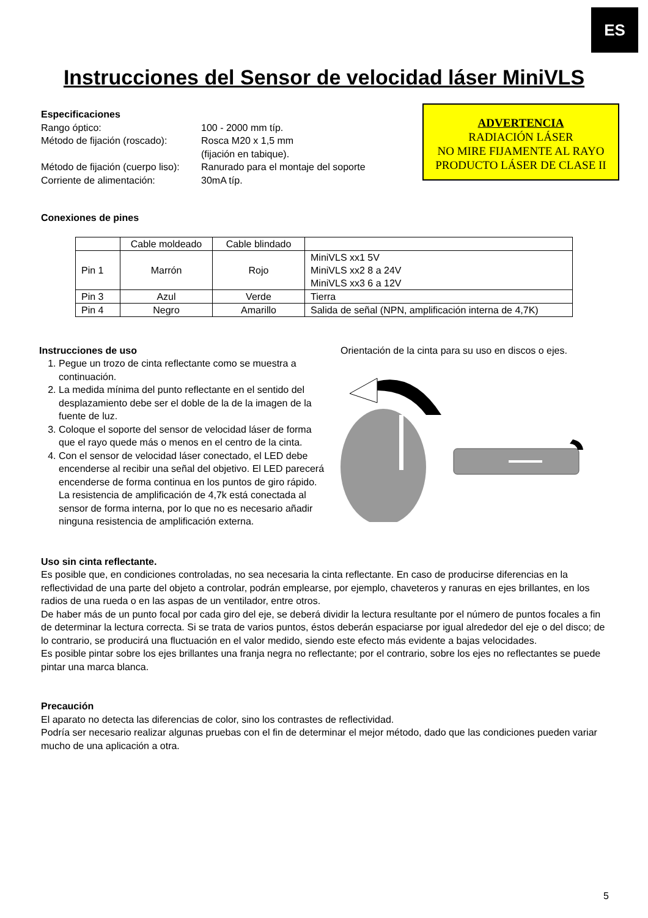ES
Instrucciones del Sensor de velocidad láser MiniVLS
Especificaciones
| Rango óptico: | 100 - 2000 mm típ. |
| Método de fijación (roscado): | Rosca M20 x 1,5 mm (fijación en tabique). |
| Método de fijación (cuerpo liso): | Ranurado para el montaje del soporte |
| Corriente de alimentación: | 30mA típ. |
ADVERTENCIA
RADIACIÓN LÁSER
NO MIRE FIJAMENTE AL RAYO
PRODUCTO LÁSER DE CLASE II
Conexiones de pines
| | Cable moldeado | Cable blindado | |
| Pin 1 | Marrón | Rojo | MiniVLS xx1 5V MiniVLS xx2 8 a 24V MiniVLS xx3 6 a 12V |
| Pin 3 | Azul | Verde | Tierra |
| Pin 4 | Negro | Amarillo | Salida de señal (NPN, amplificación interna de 4,7K) |
Instrucciones de uso
1. Pegue un trozo de cinta reflectante como se muestra a continuación.
2. La medida mínima del punto reflectante en el sentido del desplazamiento debe ser el doble de la de la imagen de la fuente de luz.
3. Coloque el soporte del sensor de velocidad láser de forma que el rayo quede más o menos en el centro de la cinta.
4. Con el sensor de velocidad láser conectado, el LED debe encenderse al recibir una señal del objetivo. El LED parecerá encenderse de forma continua en los puntos de giro rápido. La resistencia de amplificación de 4,7k está conectada al sensor de forma interna, por lo que no es necesario añadir ninguna resistencia de amplificación externa.
Orientación de la cinta para su uso en discos o ejes.
Uso sin cinta reflectante.
Es posible que, en condiciones controladas, no sea necesaria la cinta reflectante. En caso de producirse diferencias en la reflectividad de una parte del objeto a controlar, podrán emplearse, por ejemplo, chaveteros y ranuras en ejes brillantes, en los radios de una rueda o en las aspas de un ventilador, entre otros.
De haber más de un punto focal por cada giro del eje, se deberá dividir la lectura resultante por el número de puntos focales a fin de determinar la lectura correcta. Si se trata de varios puntos, éstos deberán espaciarse por igual alrededor del eje o del disco; de lo contrario, se producirá una fluctuación en el valor medido, siendo este efecto más evidente a bajas velocidades.
Es posible pintar sobre los ejes brillantes una franja negra no reflectante; por el contrario, sobre los ejes no reflectantes se puede pintar una marca blanca.
Precaución
El aparato no detecta las diferencias de color, sino los contrastes de reflectividad.
Podría ser necesario realizar algunas pruebas con el fin de determinar el mejor método, dado que las condiciones pueden variar mucho de una aplicación a otra.
5